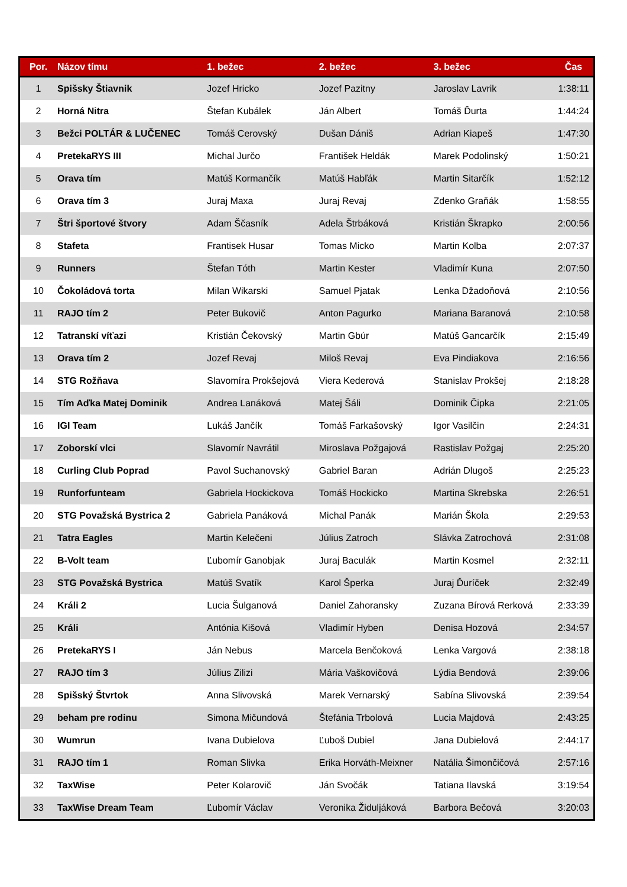| Por. | Názov tímu | 1. bežec | 2. bežec | 3. bežec | Čas |
| --- | --- | --- | --- | --- | --- |
| 1 | Spišsky Štiavnik | Jozef Hricko | Jozef Pazitny | Jaroslav Lavrik | 1:38:11 |
| 2 | Horná Nitra | Štefan Kubálek | Ján Albert | Tomáš Ďurta | 1:44:24 |
| 3 | Bežci POLTÁR & LUČENEC | Tomáš Cerovský | Dušan Dániš | Adrian Kiapeš | 1:47:30 |
| 4 | PretekaRYS III | Michal Jurčo | František Heldák | Marek Podolinský | 1:50:21 |
| 5 | Orava tím | Matúš Kormančík | Matúš Habľák | Martin Sitarčík | 1:52:12 |
| 6 | Orava tím 3 | Juraj Maxa | Juraj Revaj | Zdenko Graňák | 1:58:55 |
| 7 | Štri športové štvory | Adam Ščasník | Adela Štrbáková | Kristián Škrapko | 2:00:56 |
| 8 | Stafeta | Frantisek Husar | Tomas Micko | Martin Kolba | 2:07:37 |
| 9 | Runners | Štefan Tóth | Martin Kester | Vladimír Kuna | 2:07:50 |
| 10 | Čokoládová torta | Milan Wikarski | Samuel Pjatak | Lenka Džadoňová | 2:10:56 |
| 11 | RAJO tím 2 | Peter Bukovič | Anton Pagurko | Mariana Baranová | 2:10:58 |
| 12 | Tatranskí víťazi | Kristián Čekovský | Martin Gbúr | Matúš Gancarčík | 2:15:49 |
| 13 | Orava tím 2 | Jozef Revaj | Miloš Revaj | Eva Pindiakova | 2:16:56 |
| 14 | STG Rožňava | Slavomíra Prokšejová | Viera Kederová | Stanislav Prokšej | 2:18:28 |
| 15 | Tím Aďka Matej Dominik | Andrea Lanáková | Matej Šáli | Dominik Čipka | 2:21:05 |
| 16 | IGI Team | Lukáš Jančík | Tomáš Farkašovský | Igor Vasilčin | 2:24:31 |
| 17 | Zoborskí vlci | Slavomír Navrátil | Miroslava Požgajová | Rastislav Požgaj | 2:25:20 |
| 18 | Curling Club Poprad | Pavol Suchanovský | Gabriel Baran | Adrián Dlugoš | 2:25:23 |
| 19 | Runforfunteam | Gabriela Hockickova | Tomáš Hockicko | Martina Skrebska | 2:26:51 |
| 20 | STG Považská Bystrica 2 | Gabriela Panáková | Michal Panák | Marián Škola | 2:29:53 |
| 21 | Tatra Eagles | Martin Kelečeni | Július Zatroch | Slávka Zatrochová | 2:31:08 |
| 22 | B-Volt team | Ľubomír Ganobjak | Juraj Baculák | Martin Kosmel | 2:32:11 |
| 23 | STG Považská Bystrica | Matúš Svatík | Karol Šperka | Juraj Ďuríček | 2:32:49 |
| 24 | Králi 2 | Lucia Šulganová | Daniel Zahoransky | Zuzana Bírová Rerková | 2:33:39 |
| 25 | Králi | Antónia Kišová | Vladimír Hyben | Denisa Hozová | 2:34:57 |
| 26 | PretekaRYS I | Ján Nebus | Marcela Benčoková | Lenka Vargová | 2:38:18 |
| 27 | RAJO tím 3 | Július Zilizi | Mária Vaškovičová | Lýdia Bendová | 2:39:06 |
| 28 | Spišský Štvrtok | Anna Slivovská | Marek Vernarský | Sabína Slivovská | 2:39:54 |
| 29 | beham pre rodinu | Simona Mičundová | Štefánia Trbolová | Lucia Majdová | 2:43:25 |
| 30 | Wumrun | Ivana Dubielova | Ľuboš Dubiel | Jana Dubielová | 2:44:17 |
| 31 | RAJO tím 1 | Roman Slivka | Erika Horváth-Meixner | Natália Šimončičová | 2:57:16 |
| 32 | TaxWise | Peter Kolarovič | Ján Svočák | Tatiana Ilavská | 3:19:54 |
| 33 | TaxWise Dream Team | Ľubomír Václav | Veronika Židuljáková | Barbora Bečová | 3:20:03 |